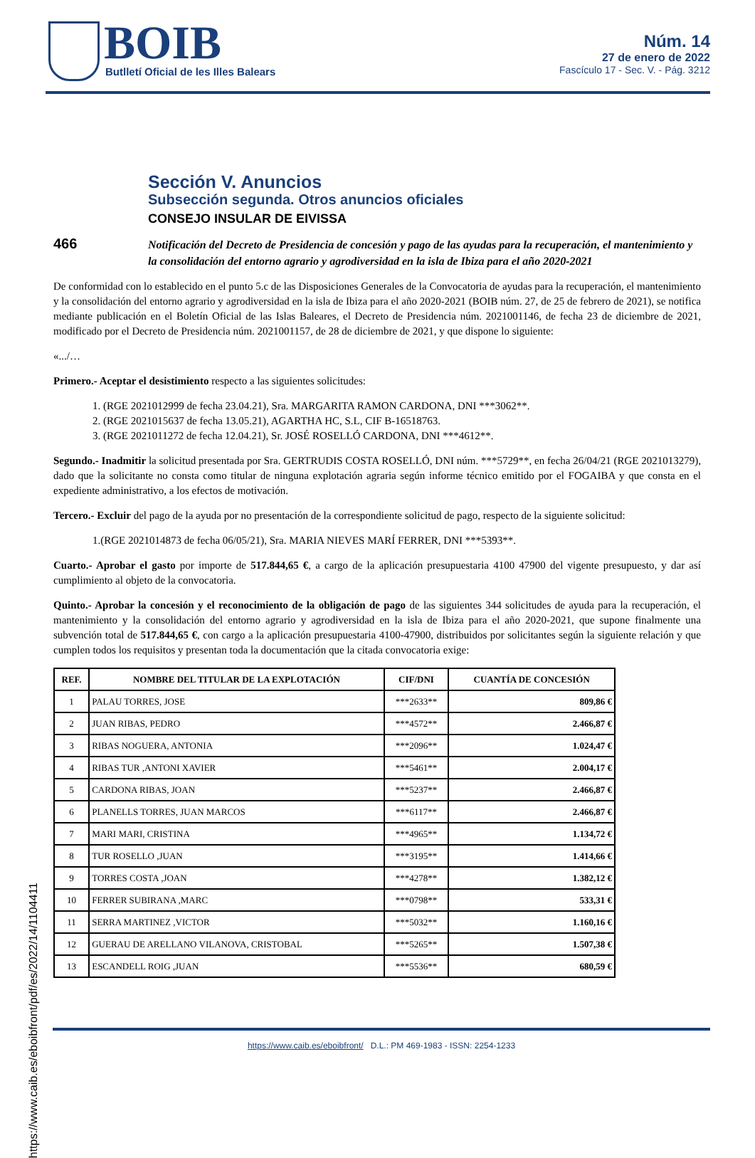BOIB
Butlletí Oficial de les Illes Balears
Núm. 14
27 de enero de 2022
Fascículo 17 - Sec. V. - Pág. 3212
Sección V. Anuncios
Subsección segunda. Otros anuncios oficiales
CONSEJO INSULAR DE EIVISSA
466
Notificación del Decreto de Presidencia de concesión y pago de las ayudas para la recuperación, el mantenimiento y la consolidación del entorno agrario y agrodiversidad en la isla de Ibiza para el año 2020-2021
De conformidad con lo establecido en el punto 5.c de las Disposiciones Generales de la Convocatoria de ayudas para la recuperación, el mantenimiento y la consolidación del entorno agrario y agrodiversidad en la isla de Ibiza para el año 2020-2021 (BOIB núm. 27, de 25 de febrero de 2021), se notifica mediante publicación en el Boletín Oficial de las Islas Baleares, el Decreto de Presidencia núm. 2021001146, de fecha 23 de diciembre de 2021, modificado por el Decreto de Presidencia núm. 2021001157, de 28 de diciembre de 2021, y que dispone lo siguiente:
«.../…
Primero.- Aceptar el desistimiento respecto a las siguientes solicitudes:
1. (RGE 2021012999 de fecha 23.04.21), Sra. MARGARITA RAMON CARDONA, DNI ***3062**.
2. (RGE 2021015637 de fecha 13.05.21), AGARTHA HC, S.L, CIF B-16518763.
3. (RGE 2021011272 de fecha 12.04.21), Sr. JOSÉ ROSELLÓ CARDONA, DNI ***4612**.
Segundo.- Inadmitir la solicitud presentada por Sra. GERTRUDIS COSTA ROSELLÓ, DNI núm. ***5729**, en fecha 26/04/21 (RGE 2021013279), dado que la solicitante no consta como titular de ninguna explotación agraria según informe técnico emitido por el FOGAIBA y que consta en el expediente administrativo, a los efectos de motivación.
Tercero.- Excluir del pago de la ayuda por no presentación de la correspondiente solicitud de pago, respecto de la siguiente solicitud:
1.(RGE 2021014873 de fecha 06/05/21), Sra. MARIA NIEVES MARÍ FERRER, DNI ***5393**.
Cuarto.- Aprobar el gasto por importe de 517.844,65 €, a cargo de la aplicación presupuestaria 4100 47900 del vigente presupuesto, y dar así cumplimiento al objeto de la convocatoria.
Quinto.- Aprobar la concesión y el reconocimiento de la obligación de pago de las siguientes 344 solicitudes de ayuda para la recuperación, el mantenimiento y la consolidación del entorno agrario y agrodiversidad en la isla de Ibiza para el año 2020-2021, que supone finalmente una subvención total de 517.844,65 €, con cargo a la aplicación presupuestaria 4100-47900, distribuidos por solicitantes según la siguiente relación y que cumplen todos los requisitos y presentan toda la documentación que la citada convocatoria exige:
| REF. | NOMBRE DEL TITULAR DE LA EXPLOTACIÓN | CIF/DNI | CUANTÍA DE CONCESIÓN |
| --- | --- | --- | --- |
| 1 | PALAU TORRES, JOSE | ***2633** | 809,86 € |
| 2 | JUAN RIBAS, PEDRO | ***4572** | 2.466,87 € |
| 3 | RIBAS NOGUERA, ANTONIA | ***2096** | 1.024,47 € |
| 4 | RIBAS TUR ,ANTONI XAVIER | ***5461** | 2.004,17 € |
| 5 | CARDONA RIBAS, JOAN | ***5237** | 2.466,87 € |
| 6 | PLANELLS TORRES, JUAN MARCOS | ***6117** | 2.466,87 € |
| 7 | MARI MARI, CRISTINA | ***4965** | 1.134,72 € |
| 8 | TUR ROSELLO ,JUAN | ***3195** | 1.414,66 € |
| 9 | TORRES COSTA ,JOAN | ***4278** | 1.382,12 € |
| 10 | FERRER SUBIRANA ,MARC | ***0798** | 533,31 € |
| 11 | SERRA MARTINEZ ,VICTOR | ***5032** | 1.160,16 € |
| 12 | GUERAU DE ARELLANO VILANOVA, CRISTOBAL | ***5265** | 1.507,38 € |
| 13 | ESCANDELL ROIG ,JUAN | ***5536** | 680,59 € |
https://www.caib.es/eboibfront/pdf/es/2022/14/1104411
https://www.caib.es/eboibfront/ D.L.: PM 469-1983 - ISSN: 2254-1233